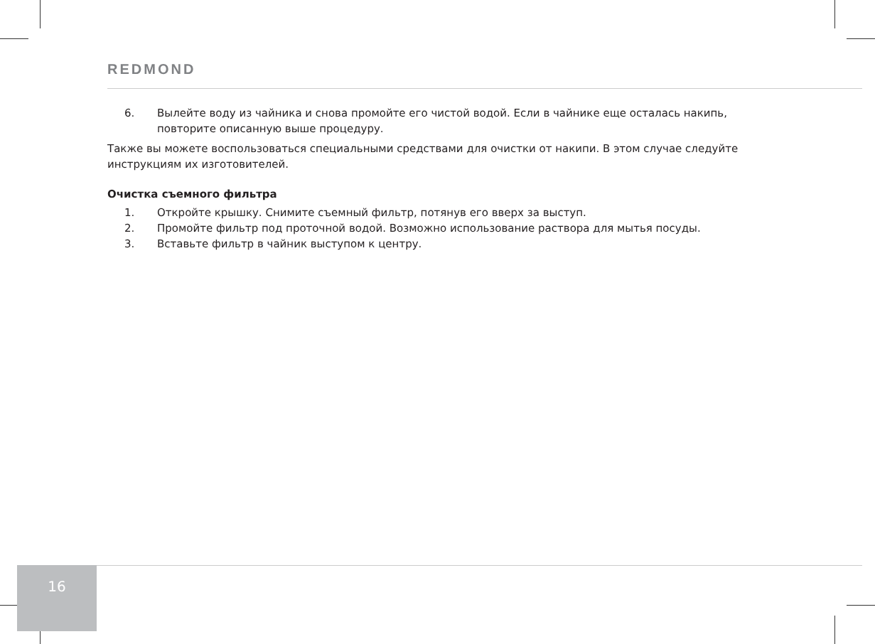REDMOND
6. Вылейте воду из чайника и снова промойте его чистой водой. Если в чайнике еще осталась накипь, повторите описанную выше процедуру.
Также вы можете воспользоваться специальными средствами для очистки от накипи. В этом случае следуйте инструкциям их изготовителей.
Очистка съемного фильтра
1. Откройте крышку. Снимите съемный фильтр, потянув его вверх за выступ.
2. Промойте фильтр под проточной водой. Возможно использование раствора для мытья посуды.
3. Вставьте фильтр в чайник выступом к центру.
16